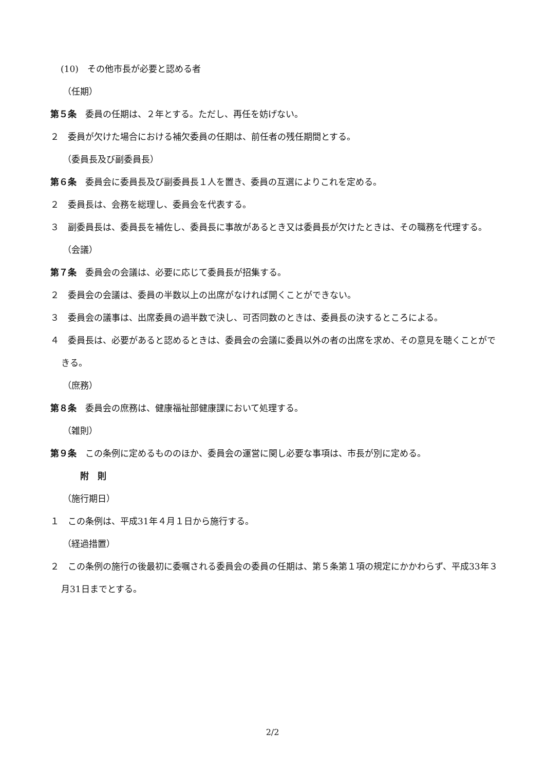(10)　その他市長が必要と認める者
（任期）
第５条　委員の任期は、２年とする。ただし、再任を妨げない。
２　委員が欠けた場合における補欠委員の任期は、前任者の残任期間とする。
（委員長及び副委員長）
第６条　委員会に委員長及び副委員長１人を置き、委員の互選によりこれを定める。
２　委員長は、会務を総理し、委員会を代表する。
３　副委員長は、委員長を補佐し、委員長に事故があるとき又は委員長が欠けたときは、その職務を代理する。
（会議）
第７条　委員会の会議は、必要に応じて委員長が招集する。
２　委員会の会議は、委員の半数以上の出席がなければ開くことができない。
３　委員会の議事は、出席委員の過半数で決し、可否同数のときは、委員長の決するところによる。
４　委員長は、必要があると認めるときは、委員会の会議に委員以外の者の出席を求め、その意見を聴くことができる。
（庶務）
第８条　委員会の庶務は、健康福祉部健康課において処理する。
（雑則）
第９条　この条例に定めるもののほか、委員会の運営に関し必要な事項は、市長が別に定める。
附　則
（施行期日）
１　この条例は、平成31年４月１日から施行する。
（経過措置）
２　この条例の施行の後最初に委嘱される委員会の委員の任期は、第５条第１項の規定にかかわらず、平成33年３月31日までとする。
2/2